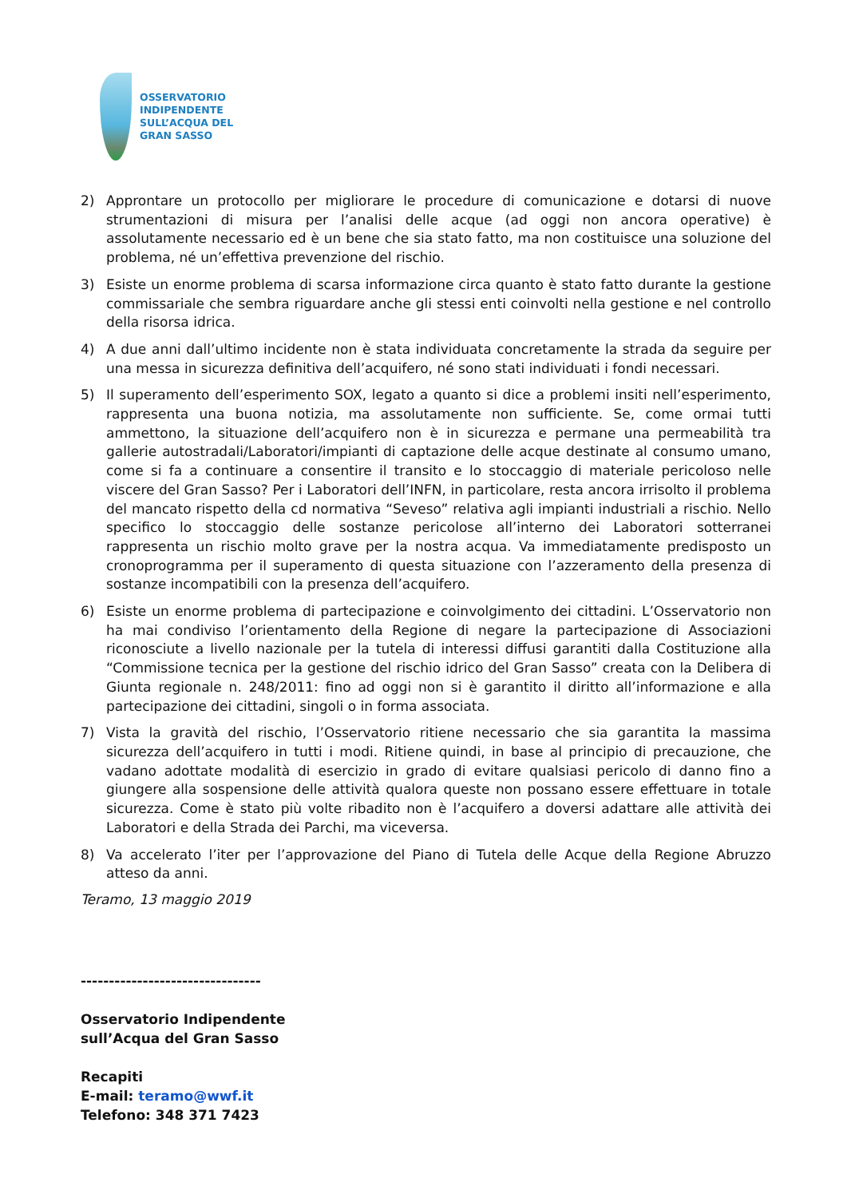OSSERVATORIO
INDIPENDENTE
SULL’ACQUA DEL
GRAN SASSO
2) Approntare un protocollo per migliorare le procedure di comunicazione e dotarsi di nuove strumentazioni di misura per l’analisi delle acque (ad oggi non ancora operative) è assolutamente necessario ed è un bene che sia stato fatto, ma non costituisce una soluzione del problema, né un’effettiva prevenzione del rischio.
3) Esiste un enorme problema di scarsa informazione circa quanto è stato fatto durante la gestione commissariale che sembra riguardare anche gli stessi enti coinvolti nella gestione e nel controllo della risorsa idrica.
4) A due anni dall’ultimo incidente non è stata individuata concretamente la strada da seguire per una messa in sicurezza definitiva dell’acquifero, né sono stati individuati i fondi necessari.
5) Il superamento dell’esperimento SOX, legato a quanto si dice a problemi insiti nell’esperimento, rappresenta una buona notizia, ma assolutamente non sufficiente. Se, come ormai tutti ammettono, la situazione dell’acquifero non è in sicurezza e permane una permeabilità tra gallerie autostradali/Laboratori/impianti di captazione delle acque destinate al consumo umano, come si fa a continuare a consentire il transito e lo stoccaggio di materiale pericoloso nelle viscere del Gran Sasso? Per i Laboratori dell’INFN, in particolare, resta ancora irrisolto il problema del mancato rispetto della cd normativa “Seveso” relativa agli impianti industriali a rischio. Nello specifico lo stoccaggio delle sostanze pericolose all’interno dei Laboratori sotterranei rappresenta un rischio molto grave per la nostra acqua. Va immediatamente predisposto un cronoprogramma per il superamento di questa situazione con l’azzeramento della presenza di sostanze incompatibili con la presenza dell’acquifero.
6) Esiste un enorme problema di partecipazione e coinvolgimento dei cittadini. L’Osservatorio non ha mai condiviso l’orientamento della Regione di negare la partecipazione di Associazioni riconosciute a livello nazionale per la tutela di interessi diffusi garantiti dalla Costituzione alla “Commissione tecnica per la gestione del rischio idrico del Gran Sasso” creata con la Delibera di Giunta regionale n. 248/2011: fino ad oggi non si è garantito il diritto all’informazione e alla partecipazione dei cittadini, singoli o in forma associata.
7) Vista la gravità del rischio, l’Osservatorio ritiene necessario che sia garantita la massima sicurezza dell’acquifero in tutti i modi. Ritiene quindi, in base al principio di precauzione, che vadano adottate modalità di esercizio in grado di evitare qualsiasi pericolo di danno fino a giungere alla sospensione delle attività qualora queste non possano essere effettuare in totale sicurezza. Come è stato più volte ribadito non è l’acquifero a doversi adattare alle attività dei Laboratori e della Strada dei Parchi, ma viceversa.
8) Va accelerato l’iter per l’approvazione del Piano di Tutela delle Acque della Regione Abruzzo atteso da anni.
Teramo, 13 maggio 2019
--------------------------------
Osservatorio Indipendente
sull’Acqua del Gran Sasso
Recapiti
E-mail: teramo@wwf.it
Telefono: 348 371 7423